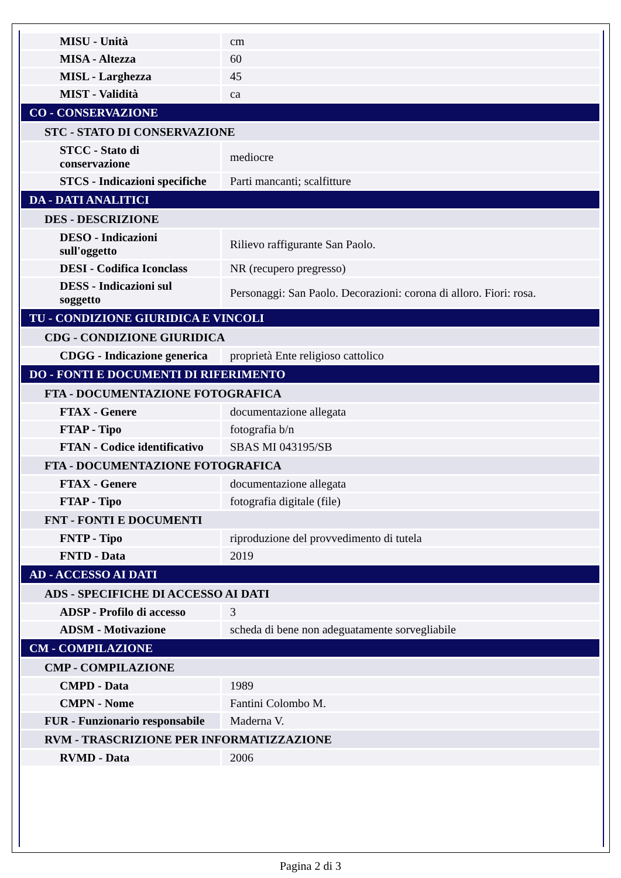| MISU - Unità | cm |
| MISA - Altezza | 60 |
| MISL - Larghezza | 45 |
| MIST - Validità | ca |
| CO - CONSERVAZIONE | |
| STC - STATO DI CONSERVAZIONE | |
| STCC - Stato di conservazione | mediocre |
| STCS - Indicazioni specifiche | Parti mancanti; scalfitture |
| DA - DATI ANALITICI | |
| DES - DESCRIZIONE | |
| DESO - Indicazioni sull'oggetto | Rilievo raffigurante San Paolo. |
| DESI - Codifica Iconclass | NR (recupero pregresso) |
| DESS - Indicazioni sul soggetto | Personaggi: San Paolo. Decorazioni: corona di alloro. Fiori: rosa. |
| TU - CONDIZIONE GIURIDICA E VINCOLI | |
| CDG - CONDIZIONE GIURIDICA | |
| CDGG - Indicazione generica | proprietà Ente religioso cattolico |
| DO - FONTI E DOCUMENTI DI RIFERIMENTO | |
| FTA - DOCUMENTAZIONE FOTOGRAFICA | |
| FTAX - Genere | documentazione allegata |
| FTAP - Tipo | fotografia b/n |
| FTAN - Codice identificativo | SBAS MI 043195/SB |
| FTA - DOCUMENTAZIONE FOTOGRAFICA | |
| FTAX - Genere | documentazione allegata |
| FTAP - Tipo | fotografia digitale (file) |
| FNT - FONTI E DOCUMENTI | |
| FNTP - Tipo | riproduzione del provvedimento di tutela |
| FNTD - Data | 2019 |
| AD - ACCESSO AI DATI | |
| ADS - SPECIFICHE DI ACCESSO AI DATI | |
| ADSP - Profilo di accesso | 3 |
| ADSM - Motivazione | scheda di bene non adeguatamente sorvegliabile |
| CM - COMPILAZIONE | |
| CMP - COMPILAZIONE | |
| CMPD - Data | 1989 |
| CMPN - Nome | Fantini Colombo M. |
| FUR - Funzionario responsabile | Maderna V. |
| RVM - TRASCRIZIONE PER INFORMATIZZAZIONE | |
| RVMD - Data | 2006 |
Pagina 2 di 3